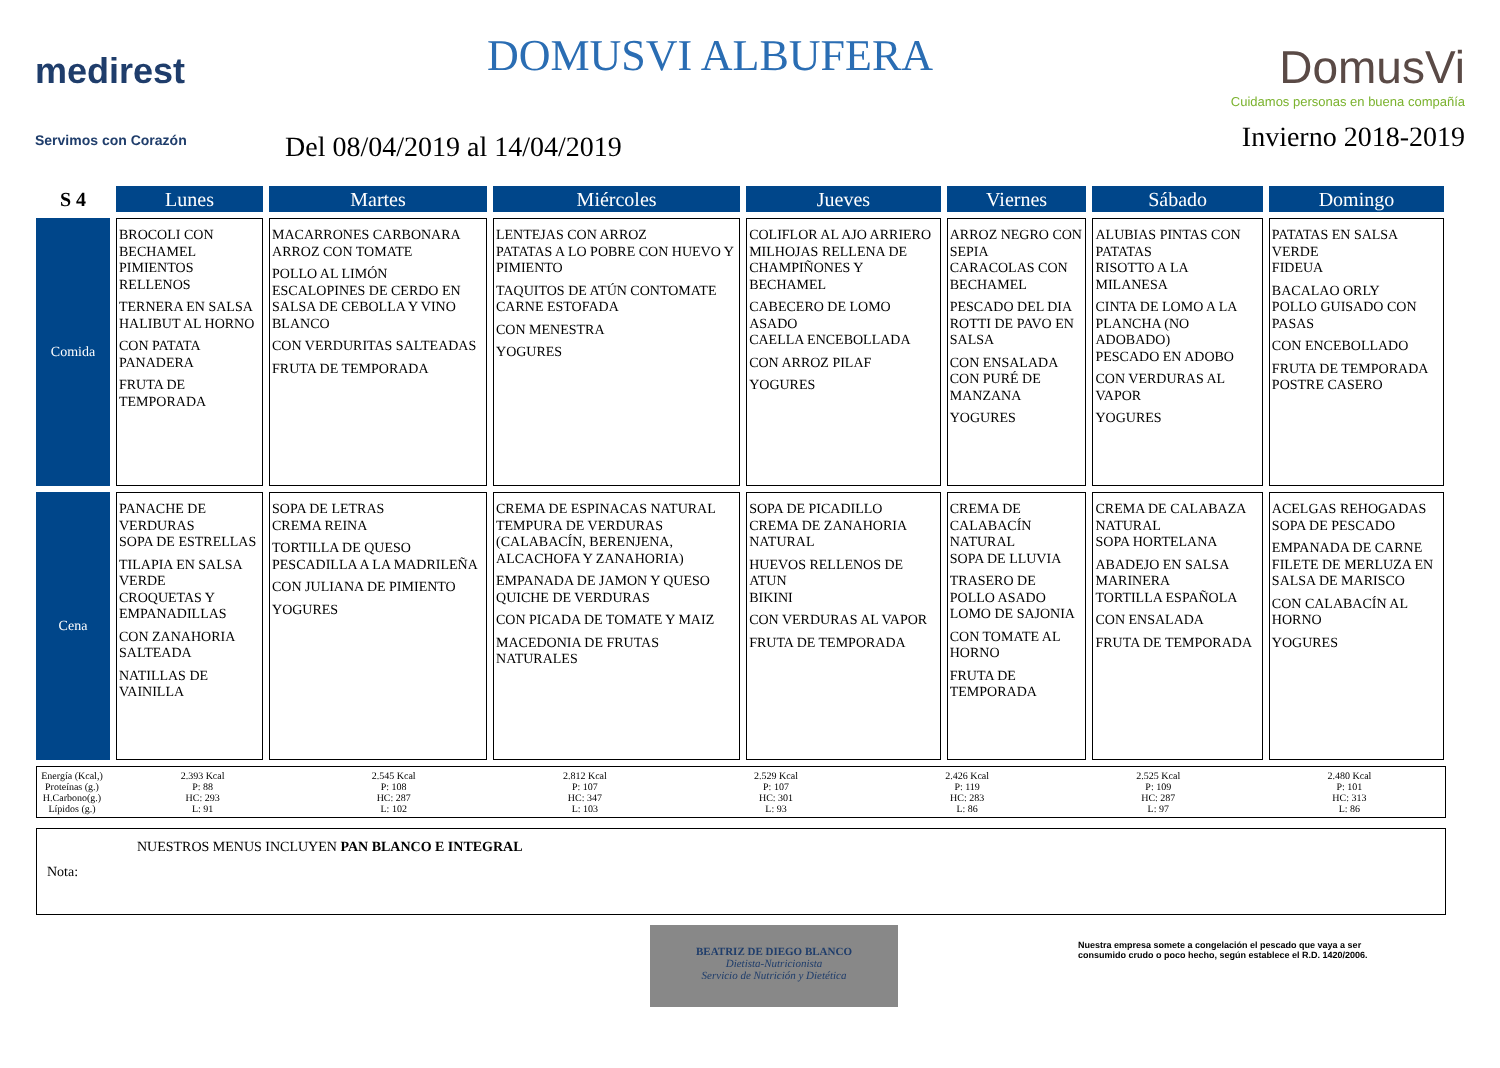medirest
Servimos con Corazón
DOMUSVI ALBUFERA
Del 08/04/2019 al 14/04/2019
DomusVi
Cuidamos personas en buena compañía
Invierno 2018-2019
| S 4 | Lunes | Martes | Miércoles | Jueves | Viernes | Sábado | Domingo |
| --- | --- | --- | --- | --- | --- | --- | --- |
| Comida | BROCOLI CON BECHAMEL PIMIENTOS RELLENOS TERNERA EN SALSA HALIBUT AL HORNO CON PATATA PANADERA FRUTA DE TEMPORADA | MACARRONES CARBONARA ARROZ CON TOMATE POLLO AL LIMÓN ESCALOPINES DE CERDO EN SALSA DE CEBOLLA Y VINO BLANCO CON VERDURITAS SALTEADAS FRUTA DE TEMPORADA | LENTEJAS CON ARROZ PATATAS A LO POBRE CON HUEVO Y PIMIENTO TAQUITOS DE ATÚN CONTOMATE CARNE ESTOFADA CON MENESTRA YOGURES | COLIFLOR AL AJO ARRIERO MILHOJAS RELLENA DE CHAMPIÑONES Y BECHAMEL CABECERO DE LOMO ASADO CAELLA ENCEBOLLADA CON ARROZ PILAF YOGURES | ARROZ NEGRO CON SEPIA CARACOLAS CON BECHAMEL PESCADO DEL DIA ROTTI DE PAVO EN SALSA CON ENSALADA CON PURÉ DE MANZANA YOGURES | ALUBIAS PINTAS CON PATATAS RISOTTO A LA MILANESA CINTA DE LOMO A LA PLANCHA (NO ADOBADO) PESCADO EN ADOBO CON VERDURAS AL VAPOR YOGURES | PATATAS EN SALSA VERDE FIDEUA BACALAO ORLY POLLO GUISADO CON PASAS CON ENCEBOLLADO FRUTA DE TEMPORADA POSTRE CASERO |
| Cena | PANACHE DE VERDURAS SOPA DE ESTRELLAS TILAPIA EN SALSA VERDE CROQUETAS Y EMPANADILLAS CON ZANAHORIA SALTEADA NATILLAS DE VAINILLA | SOPA DE LETRAS CREMA REINA TORTILLA DE QUESO PESCADILLA A LA MADRILEÑA CON JULIANA DE PIMIENTO YOGURES | CREMA DE ESPINACAS NATURAL TEMPURA DE VERDURAS (CALABACÍN, BERENJENA, ALCACHOFA Y ZANAHORIA) EMPANADA DE JAMON Y QUESO QUICHE DE VERDURAS CON PICADA DE TOMATE Y MAIZ MACEDONIA DE FRUTAS NATURALES | SOPA DE PICADILLO CREMA DE ZANAHORIA NATURAL HUEVOS RELLENOS DE ATUN BIKINI CON VERDURAS AL VAPOR FRUTA DE TEMPORADA | CREMA DE CALABACÍN NATURAL SOPA DE LLUVIA TRASERO DE POLLO ASADO LOMO DE SAJONIA CON TOMATE AL HORNO FRUTA DE TEMPORADA | CREMA DE CALABAZA NATURAL SOPA HORTELANA ABADEJO EN SALSA MARINERA TORTILLA ESPAÑOLA CON ENSALADA FRUTA DE TEMPORADA | ACELGAS REHOGADAS SOPA DE PESCADO EMPANADA DE CARNE FILETE DE MERLUZA EN SALSA DE MARISCO CON CALABACÍN AL HORNO YOGURES |
Energía (Kcal,)
Proteínas (g.)
H.Carbono(g.)
Lípidos (g.)
2.393 Kcal
P: 88
HC: 293
L: 91
2.545 Kcal
P: 108
HC: 287
L: 102
2.812 Kcal
P: 107
HC: 347
L: 103
2.529 Kcal
P: 107
HC: 301
L: 93
2.426 Kcal
P: 119
HC: 283
L: 86
2.525 Kcal
P: 109
HC: 287
L: 97
2.480 Kcal
P: 101
HC: 313
L: 86
Nota:
NUESTROS MENUS INCLUYEN PAN BLANCO E INTEGRAL
BEATRIZ DE DIEGO BLANCO
Dietista-Nutricionista
Servicio de Nutrición y Dietética
Nuestra empresa somete a congelación el pescado que vaya a ser consumido crudo o poco hecho, según establece el R.D. 1420/2006.